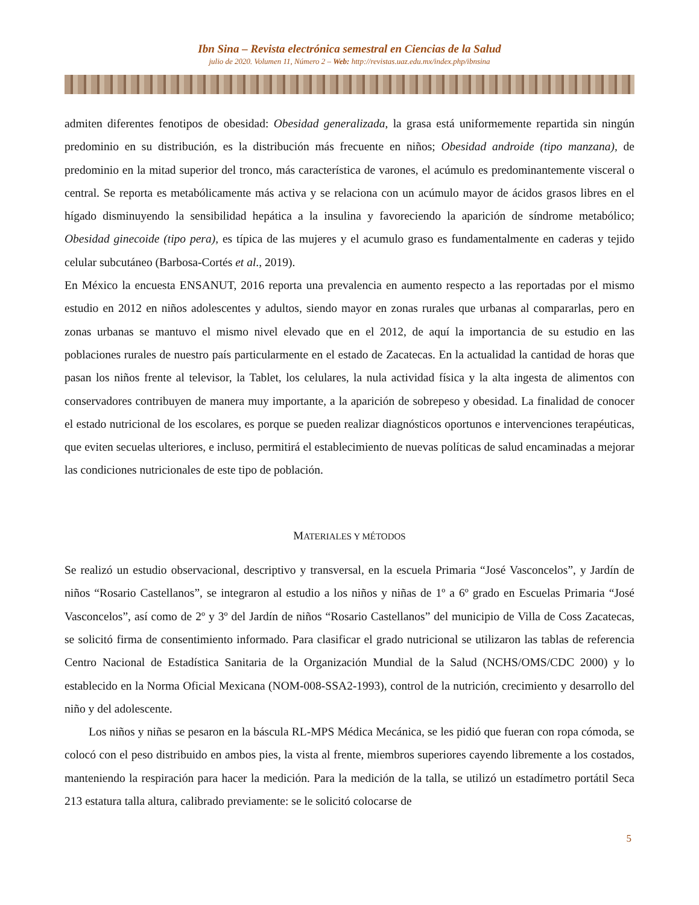Ibn Sina – Revista electrónica semestral en Ciencias de la Salud
julio de 2020. Volumen 11, Número 2 – Web: http://revistas.uaz.edu.mx/index.php/ibnsina
admiten diferentes fenotipos de obesidad: Obesidad generalizada, la grasa está uniformemente repartida sin ningún predominio en su distribución, es la distribución más frecuente en niños; Obesidad androide (tipo manzana), de predominio en la mitad superior del tronco, más característica de varones, el acúmulo es predominantemente visceral o central. Se reporta es metabólicamente más activa y se relaciona con un acúmulo mayor de ácidos grasos libres en el hígado disminuyendo la sensibilidad hepática a la insulina y favoreciendo la aparición de síndrome metabólico; Obesidad ginecoide (tipo pera), es típica de las mujeres y el acumulo graso es fundamentalmente en caderas y tejido celular subcutáneo (Barbosa-Cortés et al., 2019).
En México la encuesta ENSANUT, 2016 reporta una prevalencia en aumento respecto a las reportadas por el mismo estudio en 2012 en niños adolescentes y adultos, siendo mayor en zonas rurales que urbanas al compararlas, pero en zonas urbanas se mantuvo el mismo nivel elevado que en el 2012, de aquí la importancia de su estudio en las poblaciones rurales de nuestro país particularmente en el estado de Zacatecas. En la actualidad la cantidad de horas que pasan los niños frente al televisor, la Tablet, los celulares, la nula actividad física y la alta ingesta de alimentos con conservadores contribuyen de manera muy importante, a la aparición de sobrepeso y obesidad. La finalidad de conocer el estado nutricional de los escolares, es porque se pueden realizar diagnósticos oportunos e intervenciones terapéuticas, que eviten secuelas ulteriores, e incluso, permitirá el establecimiento de nuevas políticas de salud encaminadas a mejorar las condiciones nutricionales de este tipo de población.
MATERIALES Y MÉTODOS
Se realizó un estudio observacional, descriptivo y transversal, en la escuela Primaria “José Vasconcelos”, y Jardín de niños “Rosario Castellanos”, se integraron al estudio a los niños y niñas de 1º a 6º grado en Escuelas Primaria “José Vasconcelos”, así como de 2º y 3º del Jardín de niños “Rosario Castellanos” del municipio de Villa de Coss Zacatecas, se solicitó firma de consentimiento informado. Para clasificar el grado nutricional se utilizaron las tablas de referencia Centro Nacional de Estadística Sanitaria de la Organización Mundial de la Salud (NCHS/OMS/CDC 2000) y lo establecido en la Norma Oficial Mexicana (NOM-008-SSA2-1993), control de la nutrición, crecimiento y desarrollo del niño y del adolescente.
Los niños y niñas se pesaron en la báscula RL-MPS Médica Mecánica, se les pidió que fueran con ropa cómoda, se colocó con el peso distribuido en ambos pies, la vista al frente, miembros superiores cayendo libremente a los costados, manteniendo la respiración para hacer la medición. Para la medición de la talla, se utilizó un estadímetro portátil Seca 213 estatura talla altura, calibrado previamente: se le solicitó colocarse de
5